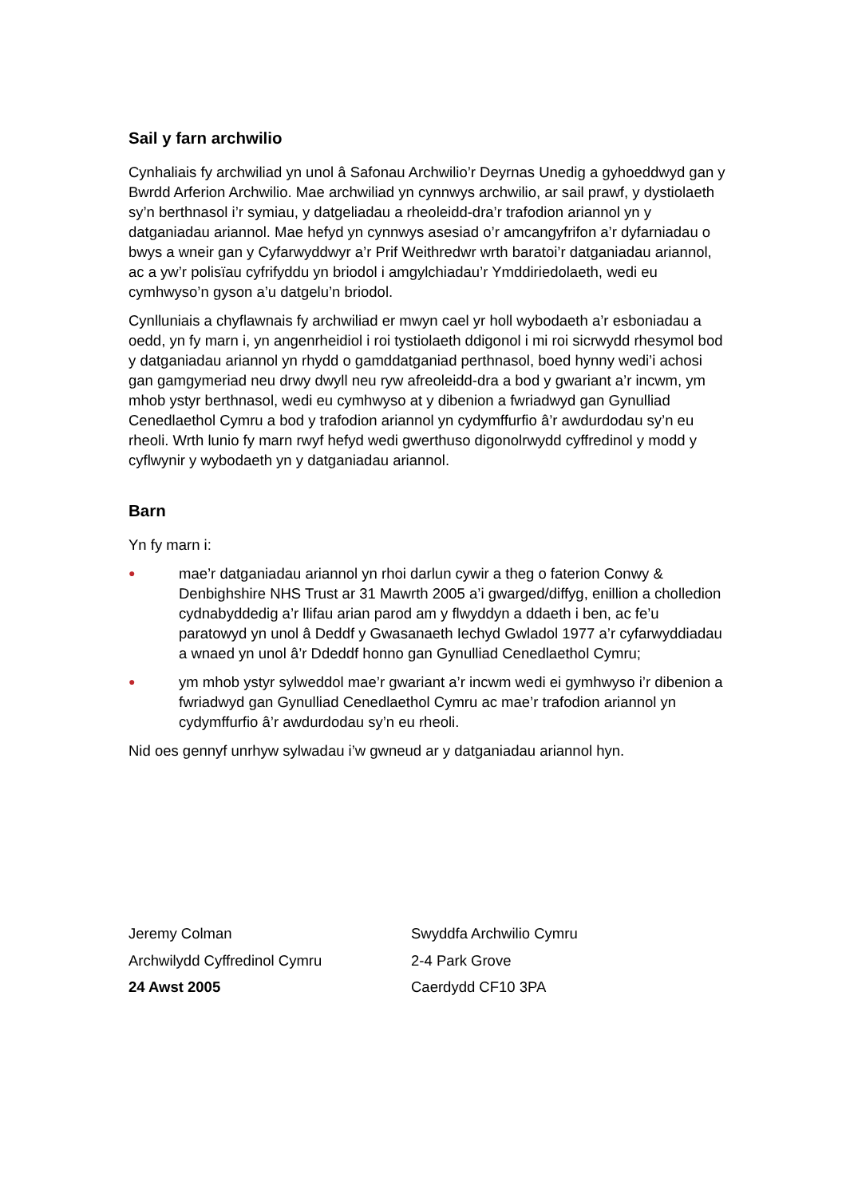Sail y farn archwilio
Cynhaliais fy archwiliad yn unol â Safonau Archwilio’r Deyrnas Unedig a gyhoeddwyd gan y Bwrdd Arferion Archwilio. Mae archwiliad yn cynnwys archwilio, ar sail prawf, y dystiolaeth sy’n berthnasol i’r symiau, y datgeliadau a rheoleidd-dra’r trafodion ariannol yn y datganiadau ariannol. Mae hefyd yn cynnwys asesiad o’r amcangyfrifon a’r dyfarniadau o bwys a wneir gan y Cyfarwyddwyr a’r Prif Weithredwr wrth baratoi’r datganiadau ariannol, ac a yw’r polisïau cyfrifyddu yn briodol i amgylchiadau’r Ymddiriedolaeth, wedi eu cymhwyso’n gyson a’u datgelu’n briodol.
Cynlluniais a chyflawnais fy archwiliad er mwyn cael yr holl wybodaeth a’r esboniadau a oedd, yn fy marn i, yn angenrheidiol i roi tystiolaeth ddigonol i mi roi sicrwydd rhesymol bod y datganiadau ariannol yn rhydd o gamddatganiad perthnasol, boed hynny wedi’i achosi gan gamgymeriad neu drwy dwyll neu ryw afreoleidd-dra a bod y gwariant a’r incwm, ym mhob ystyr berthnasol, wedi eu cymhwyso at y dibenion a fwriadwyd gan Gynulliad Cenedlaethol Cymru a bod y trafodion ariannol yn cydymffurfio â’r awdurdodau sy’n eu rheoli. Wrth lunio fy marn rwyf hefyd wedi gwerthuso digonolrwydd cyffredinol y modd y cyflwynir y wybodaeth yn y datganiadau ariannol.
Barn
Yn fy marn i:
● mae’r datganiadau ariannol yn rhoi darlun cywir a theg o faterion Conwy & Denbighshire NHS Trust ar 31 Mawrth 2005 a’i gwarged/diffyg, enillion a cholledion cydnabyddedig a’r llifau arian parod am y flwyddyn a ddaeth i ben, ac fe’u paratowyd yn unol â Deddf y Gwasanaeth Iechyd Gwladol 1977 a’r cyfarwyddiadau a wnaed yn unol â’r Ddeddf honno gan Gynulliad Cenedlaethol Cymru;
● ym mhob ystyr sylweddol mae’r gwariant a’r incwm wedi ei gymhwyso i’r dibenion a fwriadwyd gan Gynulliad Cenedlaethol Cymru ac mae’r trafodion ariannol yn cydymffurfio â’r awdurdodau sy’n eu rheoli.
Nid oes gennyf unrhyw sylwadau i’w gwneud ar y datganiadau ariannol hyn.
Jeremy Colman
Archwilydd Cyffredinol Cymru
24 Awst 2005
Swyddfa Archwilio Cymru
2-4 Park Grove
Caerdydd CF10 3PA